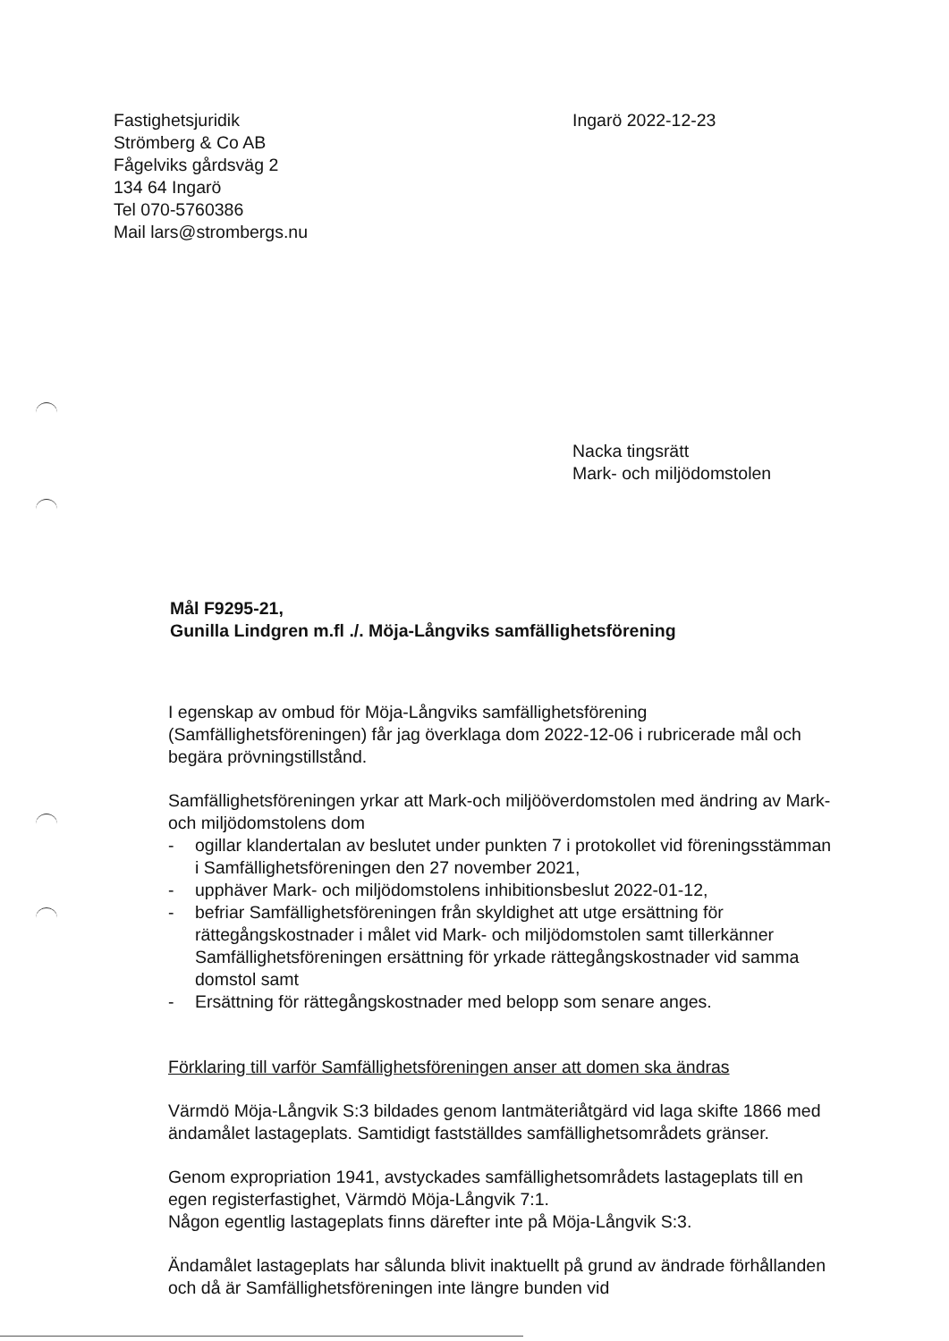Fastighetsjuridik
Strömberg & Co AB
Fågelviks gårdsväg 2
134 64 Ingarö
Tel 070-5760386
Mail lars@strombergs.nu
Ingarö 2022-12-23
Nacka tingsrätt
Mark- och miljödomstolen
Mål F9295-21,
Gunilla Lindgren m.fl ./. Möja-Långviks samfällighetsförening
I egenskap av ombud för Möja-Långviks samfällighetsförening (Samfällighetsföreningen) får jag överklaga dom 2022-12-06 i rubricerade mål och begära prövningstillstånd.
Samfällighetsföreningen yrkar att Mark-och miljööverdomstolen med ändring av Mark- och miljödomstolens dom
- ogillar klandertalan av beslutet under punkten 7 i protokollet vid föreningsstämman i Samfällighetsföreningen den 27 november 2021,
- upphäver Mark- och miljödomstolens inhibitionsbeslut 2022-01-12,
- befriar Samfällighetsföreningen från skyldighet att utge ersättning för rättegångskostnader i målet vid Mark- och miljödomstolen samt tillerkänner Samfällighetsföreningen ersättning för yrkade rättegångskostnader vid samma domstol samt
- Ersättning för rättegångskostnader med belopp som senare anges.
Förklaring till varför Samfällighetsföreningen anser att domen ska ändras
Värmdö Möja-Långvik S:3 bildades genom lantmäteriåtgärd vid laga skifte 1866 med ändamålet lastageplats. Samtidigt fastställdes samfällighetsområdets gränser.
Genom expropriation 1941, avstyckades samfällighetsområdets lastageplats till en egen registerfastighet, Värmdö Möja-Långvik 7:1.
Någon egentlig lastageplats finns därefter inte på Möja-Långvik S:3.
Ändamålet lastageplats har sålunda blivit inaktuellt på grund av ändrade förhållanden och då är Samfällighetsföreningen inte längre bunden vid